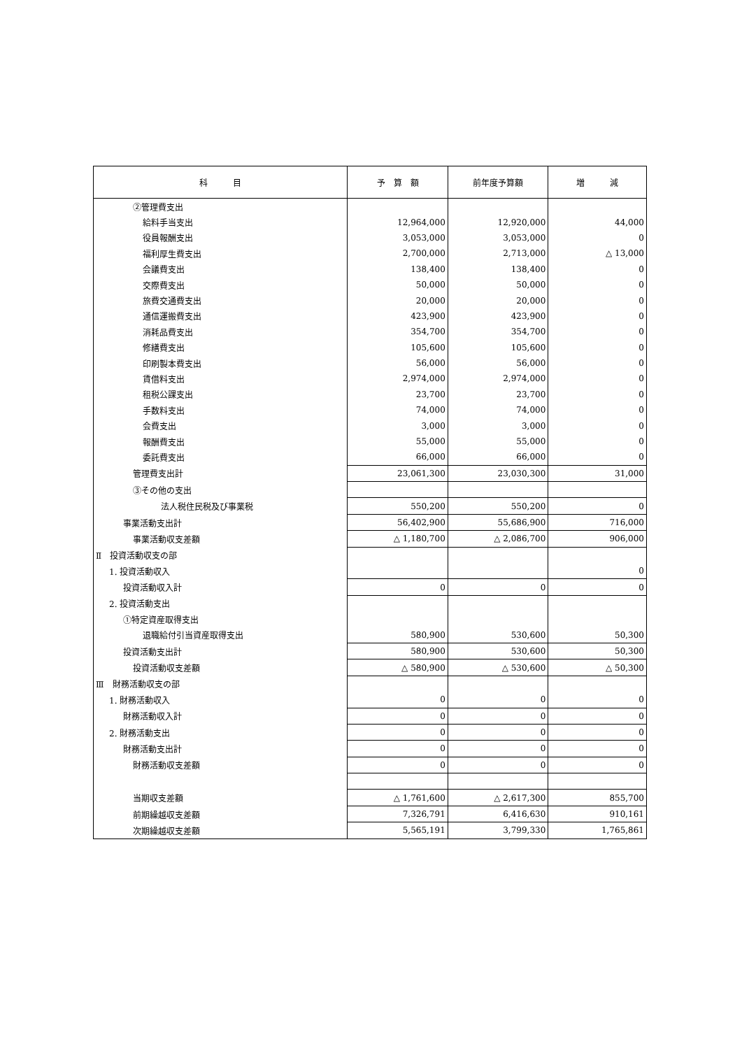| 科 目 | 予 算 額 | 前年度予算額 | 増 減 |
| --- | --- | --- | --- |
| ②管理費支出 | | | |
| 給料手当支出 | 12,964,000 | 12,920,000 | 44,000 |
| 役員報酬支出 | 3,053,000 | 3,053,000 | 0 |
| 福利厚生費支出 | 2,700,000 | 2,713,000 | △ 13,000 |
| 会議費支出 | 138,400 | 138,400 | 0 |
| 交際費支出 | 50,000 | 50,000 | 0 |
| 旅費交通費支出 | 20,000 | 20,000 | 0 |
| 通信運搬費支出 | 423,900 | 423,900 | 0 |
| 消耗品費支出 | 354,700 | 354,700 | 0 |
| 修繕費支出 | 105,600 | 105,600 | 0 |
| 印刷製本費支出 | 56,000 | 56,000 | 0 |
| 賃借料支出 | 2,974,000 | 2,974,000 | 0 |
| 租税公課支出 | 23,700 | 23,700 | 0 |
| 手数料支出 | 74,000 | 74,000 | 0 |
| 会費支出 | 3,000 | 3,000 | 0 |
| 報酬費支出 | 55,000 | 55,000 | 0 |
| 委託費支出 | 66,000 | 66,000 | 0 |
| 管理費支出計 | 23,061,300 | 23,030,300 | 31,000 |
| ③その他の支出 | | | |
| 法人税住民税及び事業税 | 550,200 | 550,200 | 0 |
| 事業活動支出計 | 56,402,900 | 55,686,900 | 716,000 |
| 事業活動収支差額 | △ 1,180,700 | △ 2,086,700 | 906,000 |
| Ⅱ 投資活動収支の部 | | | |
| 1. 投資活動収入 | | | 0 |
| 投資活動収入計 | 0 | 0 | 0 |
| 2. 投資活動支出 | | | |
| ①特定資産取得支出 | | | |
| 退職給付引当資産取得支出 | 580,900 | 530,600 | 50,300 |
| 投資活動支出計 | 580,900 | 530,600 | 50,300 |
| 投資活動収支差額 | △ 580,900 | △ 530,600 | △ 50,300 |
| Ⅲ 財務活動収支の部 | | | |
| 1. 財務活動収入 | 0 | 0 | 0 |
| 財務活動収入計 | 0 | 0 | 0 |
| 2. 財務活動支出 | 0 | 0 | 0 |
| 財務活動支出計 | 0 | 0 | 0 |
| 財務活動収支差額 | 0 | 0 | 0 |
| 当期収支差額 | △ 1,761,600 | △ 2,617,300 | 855,700 |
| 前期繰越収支差額 | 7,326,791 | 6,416,630 | 910,161 |
| 次期繰越収支差額 | 5,565,191 | 3,799,330 | 1,765,861 |